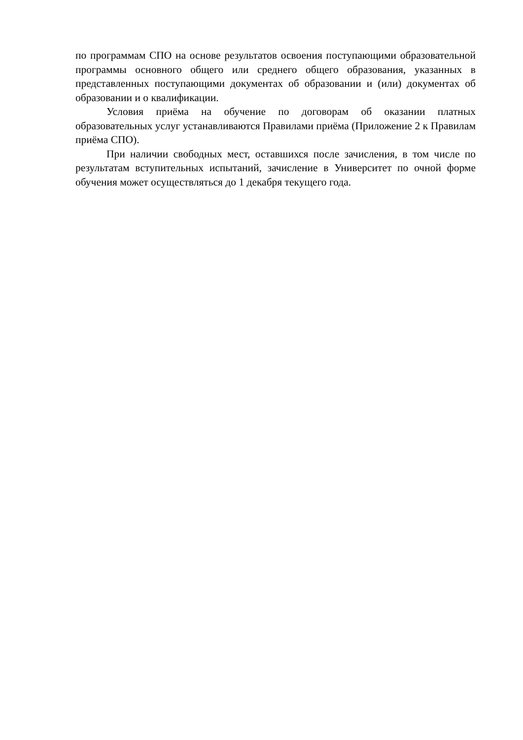по программам СПО на основе результатов освоения поступающими образовательной программы основного общего или среднего общего образования, указанных в представленных поступающими документах об образовании и (или) документах об образовании и о квалификации.
Условия приёма на обучение по договорам об оказании платных образовательных услуг устанавливаются Правилами приёма (Приложение 2 к Правилам приёма СПО).
При наличии свободных мест, оставшихся после зачисления, в том числе по результатам вступительных испытаний, зачисление в Университет по очной форме обучения может осуществляться до 1 декабря текущего года.